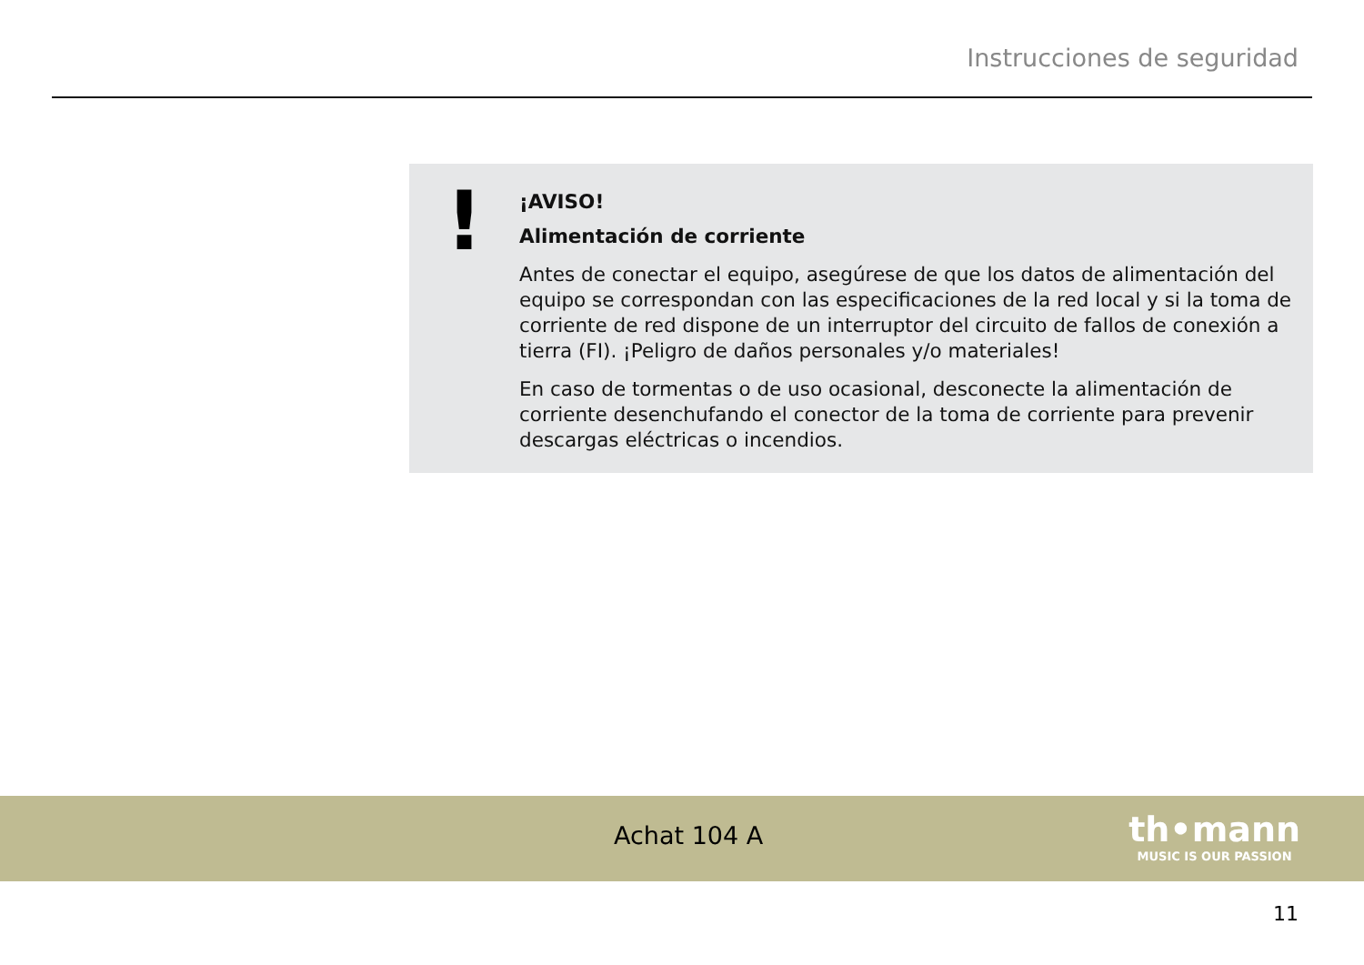Instrucciones de seguridad
!
¡AVISO!
Alimentación de corriente
Antes de conectar el equipo, asegúrese de que los datos de alimentación del equipo se correspondan con las especificaciones de la red local y si la toma de corriente de red dispone de un interruptor del circuito de fallos de conexión a tierra (FI). ¡Peligro de daños personales y/o materiales!
En caso de tormentas o de uso ocasional, desconecte la alimentación de corriente desenchufando el conector de la toma de corriente para prevenir descargas eléc­tricas o incendios.
Achat 104 A
th•mann
MUSIC IS OUR PASSION
11